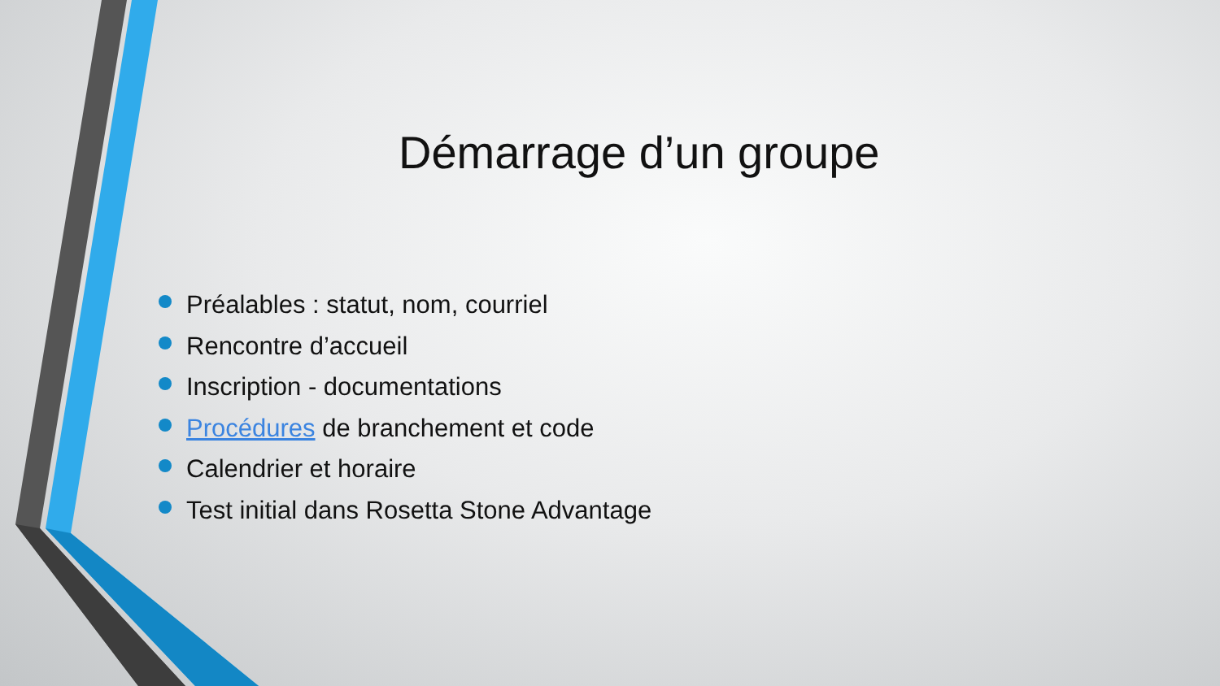Démarrage d’un groupe
Préalables : statut, nom, courriel
Rencontre d’accueil
Inscription - documentations
Procédures de branchement et code
Calendrier et horaire
Test initial dans Rosetta Stone Advantage